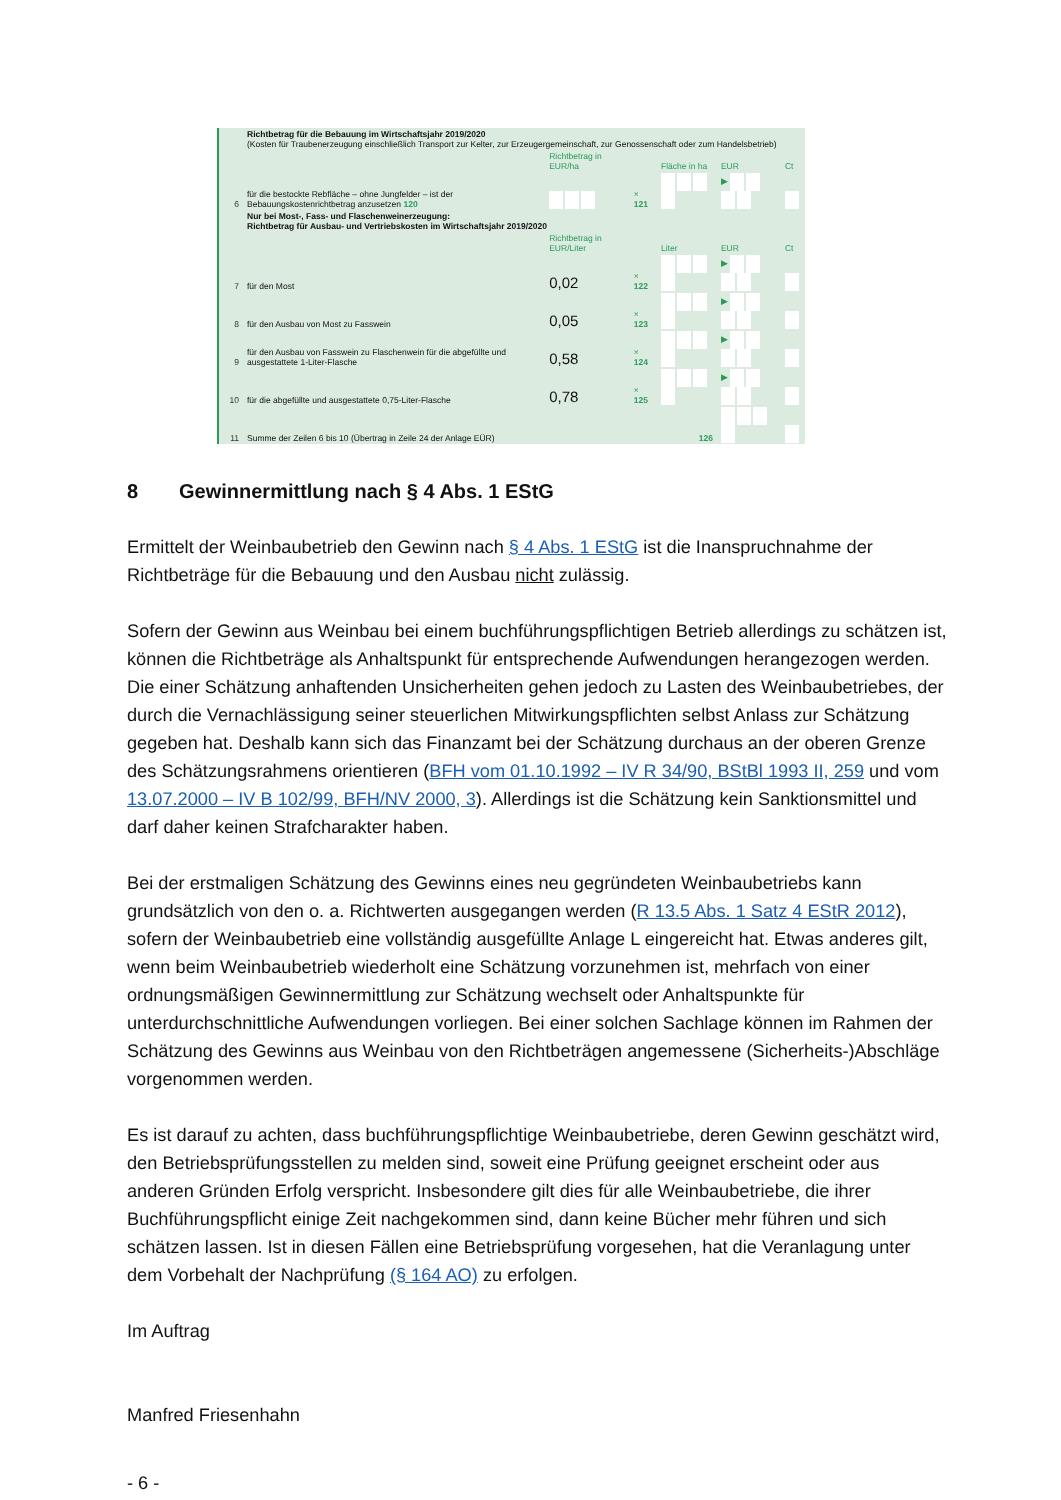| | Richtbetrag für die Bebauung im Wirtschaftsjahr 2019/2020 (Kosten für Traubenerzeugung einschließlich Transport zur Kelter, zur Erzeugergemeinschaft, zur Genossenschaft oder zum Handelsbetrieb) | | | | | |
| | | Richtbetrag in EUR/ha | | Fläche in ha | EUR | Ct |
| 6 | für die bestockte Rebfläche – ohne Jungfelder – ist der Bebauungskostenrichtbetrag anzusetzen 120 | | × 121 | | ▶ | |
| | Nur bei Most-, Fass- und Flaschenweinerzeugung: Richtbetrag für Ausbau- und Vertriebskosten im Wirtschaftsjahr 2019/2020 | | | | | |
| | | Richtbetrag in EUR/Liter | | Liter | EUR | Ct |
| 7 | für den Most | 0,02 | × 122 | | ▶ | |
| 8 | für den Ausbau von Most zu Fasswein | 0,05 | × 123 | | ▶ | |
| 9 | für den Ausbau von Fasswein zu Flaschenwein für die abgefüllte und ausgestattete 1-Liter-Flasche | 0,58 | × 124 | | ▶ | |
| 10 | für die abgefüllte und ausgestattete 0,75-Liter-Flasche | 0,78 | × 125 | | ▶ | |
| 11 | Summe der Zeilen 6 bis 10 (Übertrag in Zeile 24 der Anlage EÜR) | | | 126 | | |
8 Gewinnermittlung nach § 4 Abs. 1 EStG
Ermittelt der Weinbaubetrieb den Gewinn nach § 4 Abs. 1 EStG ist die Inanspruchnahme der Richtbeträge für die Bebauung und den Ausbau nicht zulässig.
Sofern der Gewinn aus Weinbau bei einem buchführungspflichtigen Betrieb allerdings zu schätzen ist, können die Richtbeträge als Anhaltspunkt für entsprechende Aufwendungen herangezogen werden. Die einer Schätzung anhaftenden Unsicherheiten gehen jedoch zu Lasten des Weinbaubetriebes, der durch die Vernachlässigung seiner steuerlichen Mitwirkungspflichten selbst Anlass zur Schätzung gegeben hat. Deshalb kann sich das Finanzamt bei der Schätzung durchaus an der oberen Grenze des Schätzungsrahmens orientieren (BFH vom 01.10.1992 – IV R 34/90, BStBl 1993 II, 259 und vom 13.07.2000 – IV B 102/99, BFH/NV 2000, 3). Allerdings ist die Schätzung kein Sanktionsmittel und darf daher keinen Strafcharakter haben.
Bei der erstmaligen Schätzung des Gewinns eines neu gegründeten Weinbaubetriebs kann grundsätzlich von den o. a. Richtwerten ausgegangen werden (R 13.5 Abs. 1 Satz 4 EStR 2012), sofern der Weinbaubetrieb eine vollständig ausgefüllte Anlage L eingereicht hat. Etwas anderes gilt, wenn beim Weinbaubetrieb wiederholt eine Schätzung vorzunehmen ist, mehrfach von einer ordnungsmäßigen Gewinnermittlung zur Schätzung wechselt oder Anhaltspunkte für unterdurchschnittliche Aufwendungen vorliegen. Bei einer solchen Sachlage können im Rahmen der Schätzung des Gewinns aus Weinbau von den Richtbeträgen angemessene (Sicherheits-)Abschläge vorgenommen werden.
Es ist darauf zu achten, dass buchführungspflichtige Weinbaubetriebe, deren Gewinn geschätzt wird, den Betriebsprüfungsstellen zu melden sind, soweit eine Prüfung geeignet erscheint oder aus anderen Gründen Erfolg verspricht. Insbesondere gilt dies für alle Weinbaubetriebe, die ihrer Buchführungspflicht einige Zeit nachgekommen sind, dann keine Bücher mehr führen und sich schätzen lassen. Ist in diesen Fällen eine Betriebsprüfung vorgesehen, hat die Veranlagung unter dem Vorbehalt der Nachprüfung (§ 164 AO) zu erfolgen.
Im Auftrag
Manfred Friesenhahn
- 6 -